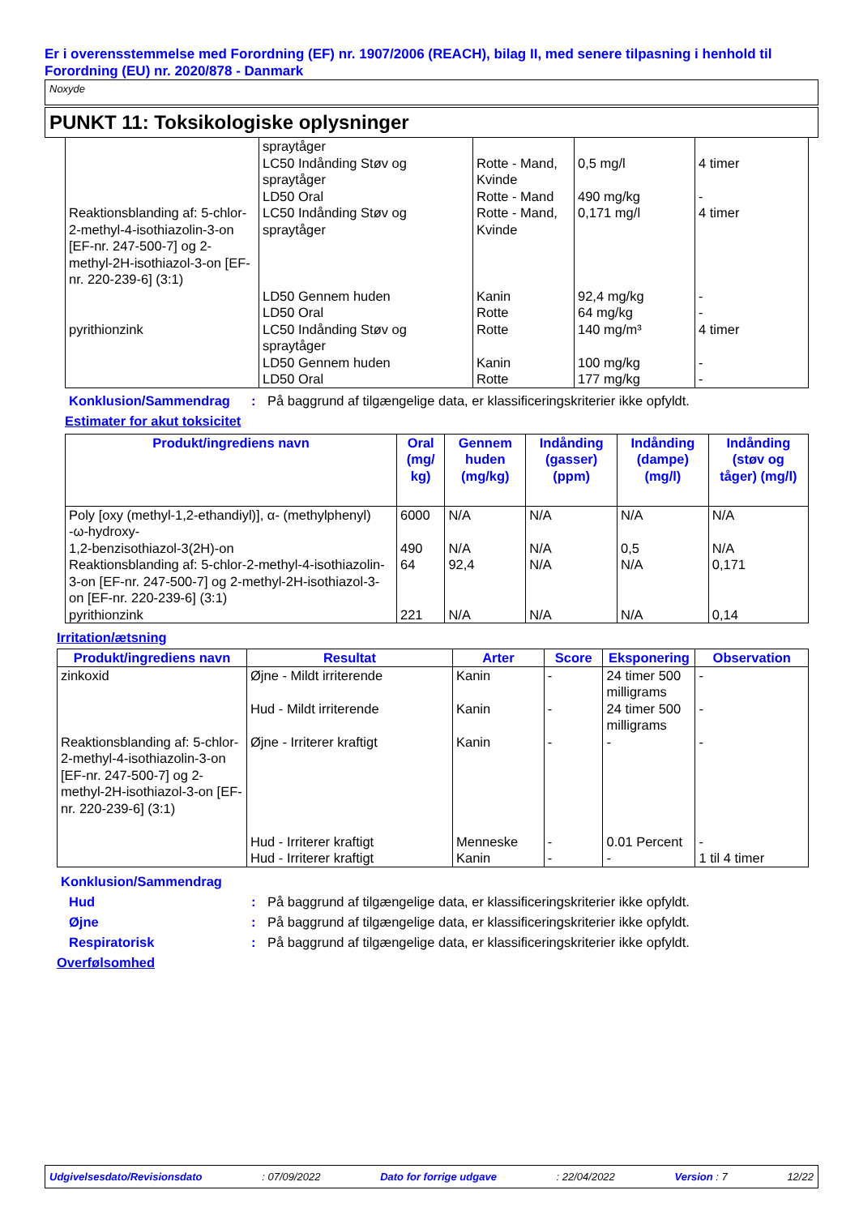Er i overensstemmelse med Forordning (EF) nr. 1907/2006 (REACH), bilag II, med senere tilpasning i henhold til Forordning (EU) nr. 2020/878 - Danmark
Noxyde
PUNKT 11: Toksikologiske oplysninger
| | spraytåger LC50 Indånding Støv og spraytåger LD50 Oral | Rotte - Mand, Kvinde Rotte - Mand | 0,5 mg/l 490 mg/kg | 4 timer - |
| Reaktionsblanding af: 5-chlor-2-methyl-4-isothiazolin-3-on [EF-nr. 247-500-7] og 2-methyl-2H-isothiazol-3-on [EF-nr. 220-239-6] (3:1) | LC50 Indånding Støv og spraytåger | Rotte - Mand, Kvinde | 0,171 mg/l | 4 timer |
| | LD50 Gennem huden LD50 Oral | Kanin Rotte | 92,4 mg/kg 64 mg/kg | - - |
| pyrithionzink | LC50 Indånding Støv og spraytåger LD50 Gennem huden LD50 Oral | Rotte Kanin Rotte | 140 mg/m³ 100 mg/kg 177 mg/kg | 4 timer - - |
Konklusion/Sammendrag: På baggrund af tilgængelige data, er klassificeringskriterier ikke opfyldt.
Estimater for akut toksicitet
| Produkt/ingrediens navn | Oral (mg/ kg) | Gennem huden (mg/kg) | Indånding (gasser) (ppm) | Indånding (dampe) (mg/l) | Indånding (støv og tåger) (mg/l) |
| --- | --- | --- | --- | --- | --- |
| Poly [oxy (methyl-1,2-ethandiyl)], α- (methylphenyl) -ω-hydroxy- 1,2-benzisothiazol-3(2H)-on Reaktionsblanding af: 5-chlor-2-methyl-4-isothiazolin-3-on [EF-nr. 247-500-7] og 2-methyl-2H-isothiazol-3-on [EF-nr. 220-239-6] (3:1) pyrithionzink | 6000 490 64 221 | N/A N/A 92,4 N/A | N/A N/A N/A N/A | N/A 0,5 N/A N/A | N/A N/A 0,171 0,14 |
Irritation/ætsning
| Produkt/ingrediens navn | Resultat | Arter | Score | Eksponering | Observation |
| --- | --- | --- | --- | --- | --- |
| zinkoxid Reaktionsblanding af: 5-chlor-2-methyl-4-isothiazolin-3-on [EF-nr. 247-500-7] og 2-methyl-2H-isothiazol-3-on [EF-nr. 220-239-6] (3:1) | Øjne - Mildt irriterende Hud - Mildt irriterende Øjne - Irriterer kraftigt Hud - Irriterer kraftigt Hud - Irriterer kraftigt | Kanin Kanin Kanin Menneske Kanin | - - - - - | 24 timer 500 milligrams 24 timer 500 milligrams - 0.01 Percent - | - - - - 1 til 4 timer |
Konklusion/Sammendrag
Hud: På baggrund af tilgængelige data, er klassificeringskriterier ikke opfyldt.
Øjne: På baggrund af tilgængelige data, er klassificeringskriterier ikke opfyldt.
Respiratorisk: På baggrund af tilgængelige data, er klassificeringskriterier ikke opfyldt.
Overfølsomhed
Udgivelsesdato/Revisionsdato: 07/09/2022 Dato for forrige udgave: 22/04/2022 Version : 7 12/22